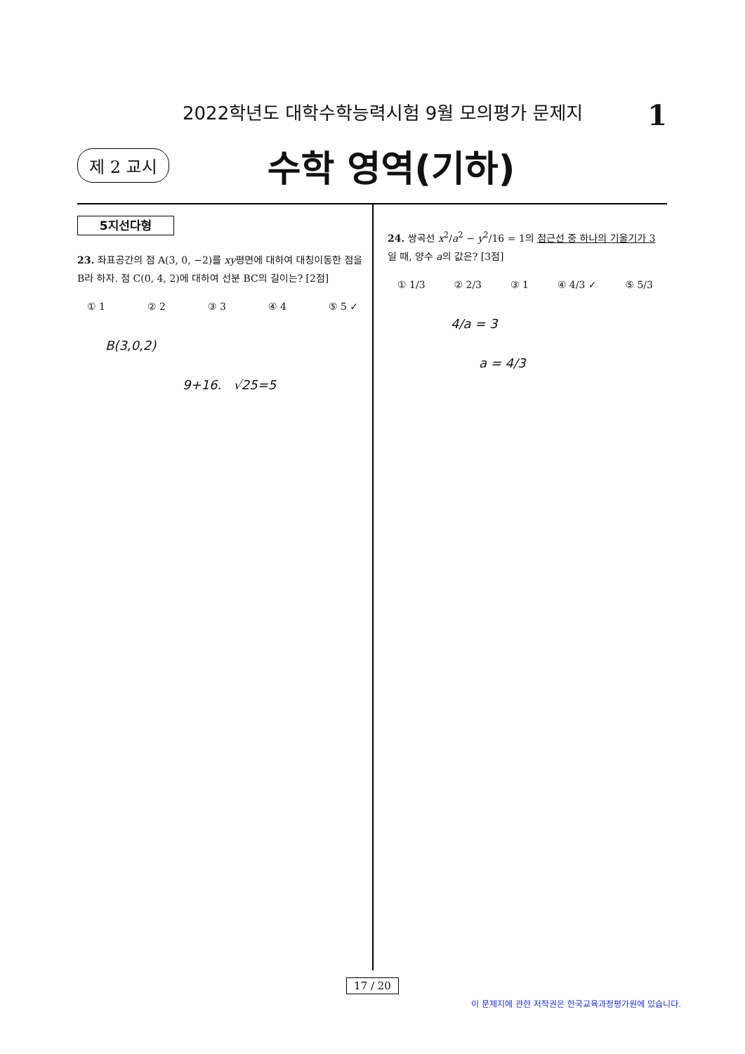2022학년도 대학수학능력시험 9월 모의평가 문제지 1
제 2 교시 수학 영역(기하)
5지선다형
23. 좌표공간의 점 A(3, 0, −2)를 xy평면에 대하여 대칭이동한 점을 B라 하자. 점 C(0, 4, 2)에 대하여 선분 BC의 길이는? [2점]
① 1 ② 2 ③ 3 ④ 4 ⑤ 5 ✓
B(3,0,2)
9+16. √25=5
24. 쌍곡선 x<sup>2</sup>/a<sup>2</sup> − y<sup>2</sup>/16 = 1의 점근선 중 하나의 기울기가 3일 때, 양수 a의 값은? [3점]
① 1/3 ② 2/3 ③ 1 ④ 4/3 ✓ ⑤ 5/3
4/a = 3
a = 4/3
17 / 20
이 문제지에 관한 저작권은 한국교육과정평가원에 있습니다.